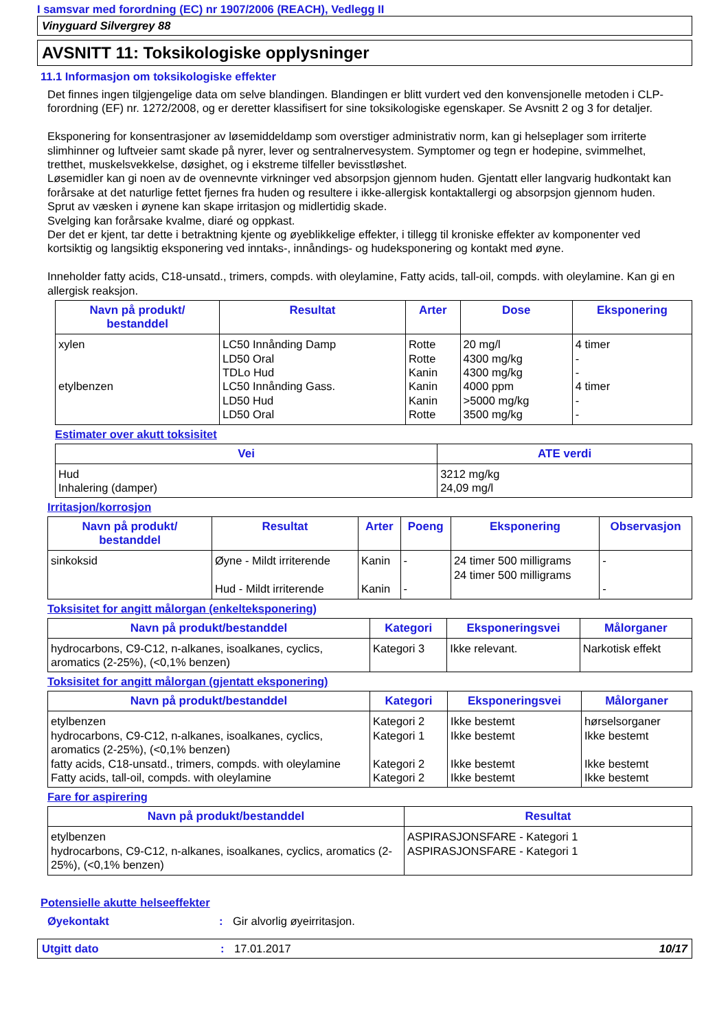I samsvar med forordning (EC) nr 1907/2006 (REACH), Vedlegg II
Vinyguard Silvergrey 88
AVSNITT 11: Toksikologiske opplysninger
11.1 Informasjon om toksikologiske effekter
Det finnes ingen tilgjengelige data om selve blandingen. Blandingen er blitt vurdert ved den konvensjonelle metoden i CLP-forordning (EF) nr. 1272/2008, og er deretter klassifisert for sine toksikologiske egenskaper. Se Avsnitt 2 og 3 for detaljer.
Eksponering for konsentrasjoner av løsemiddeldamp som overstiger administrativ norm, kan gi helseplager som irriterte slimhinner og luftveier samt skade på nyrer, lever og sentralnervesystem. Symptomer og tegn er hodepine, svimmelhet, tretthet, muskelsvekkelse, døsighet, og i ekstreme tilfeller bevisstløshet.
Løsemidler kan gi noen av de ovennevnte virkninger ved absorpsjon gjennom huden. Gjentatt eller langvarig hudkontakt kan forårsake at det naturlige fettet fjernes fra huden og resultere i ikke-allergisk kontaktallergi og absorpsjon gjennom huden.
Sprut av væsken i øynene kan skape irritasjon og midlertidig skade.
Svelging kan forårsake kvalme, diaré og oppkast.
Der det er kjent, tar dette i betraktning kjente og øyeblikkelige effekter, i tillegg til kroniske effekter av komponenter ved kortsiktig og langsiktig eksponering ved inntaks-, innåndings- og hudeksponering og kontakt med øyne.
Inneholder fatty acids, C18-unsatd., trimers, compds. with oleylamine, Fatty acids, tall-oil, compds. with oleylamine. Kan gi en allergisk reaksjon.
| Navn på produkt/ bestanddel | Resultat | Arter | Dose | Eksponering |
| --- | --- | --- | --- | --- |
| xylen etylbenzen | LC50 Innånding Damp LD50 Oral TDLo Hud LC50 Innånding Gass. LD50 Hud LD50 Oral | Rotte Rotte Kanin Kanin Kanin Rotte | 20 mg/l 4300 mg/kg 4300 mg/kg 4000 ppm >5000 mg/kg 3500 mg/kg | 4 timer - - 4 timer - - |
Estimater over akutt toksisitet
| Vei | ATE verdi |
| --- | --- |
| Hud Inhalering (damper) | 3212 mg/kg 24,09 mg/l |
Irritasjon/korrosjon
| Navn på produkt/ bestanddel | Resultat | Arter | Poeng | Eksponering | Observasjon |
| --- | --- | --- | --- | --- | --- |
| sinkoksid | Øyne - Mildt irriterende Hud - Mildt irriterende | Kanin Kanin | - - | 24 timer 500 milligrams 24 timer 500 milligrams | - - |
Toksisitet for angitt målorgan (enkelteksponering)
| Navn på produkt/bestanddel | Kategori | Eksponeringsvei | Målorganer |
| --- | --- | --- | --- |
| hydrocarbons, C9-C12, n-alkanes, isoalkanes, cyclics, aromatics (2-25%), (<0,1% benzen) | Kategori 3 | Ikke relevant. | Narkotisk effekt |
Toksisitet for angitt målorgan (gjentatt eksponering)
| Navn på produkt/bestanddel | Kategori | Eksponeringsvei | Målorganer |
| --- | --- | --- | --- |
| etylbenzen hydrocarbons, C9-C12, n-alkanes, isoalkanes, cyclics, aromatics (2-25%), (<0,1% benzen) fatty acids, C18-unsatd., trimers, compds. with oleylamine Fatty acids, tall-oil, compds. with oleylamine | Kategori 2 Kategori 1 Kategori 2 Kategori 2 | Ikke bestemt Ikke bestemt Ikke bestemt Ikke bestemt | hørselsorganer Ikke bestemt Ikke bestemt Ikke bestemt |
Fare for aspirering
| Navn på produkt/bestanddel | Resultat |
| --- | --- |
| etylbenzen hydrocarbons, C9-C12, n-alkanes, isoalkanes, cyclics, aromatics (2-25%), (<0,1% benzen) | ASPIRASJONSFARE - Kategori 1 ASPIRASJONSFARE - Kategori 1 |
Potensielle akutte helseeffekter
Øyekontakt: Gir alvorlig øyeirritasjon.
Utgitt dato: 17.01.2017 10/17